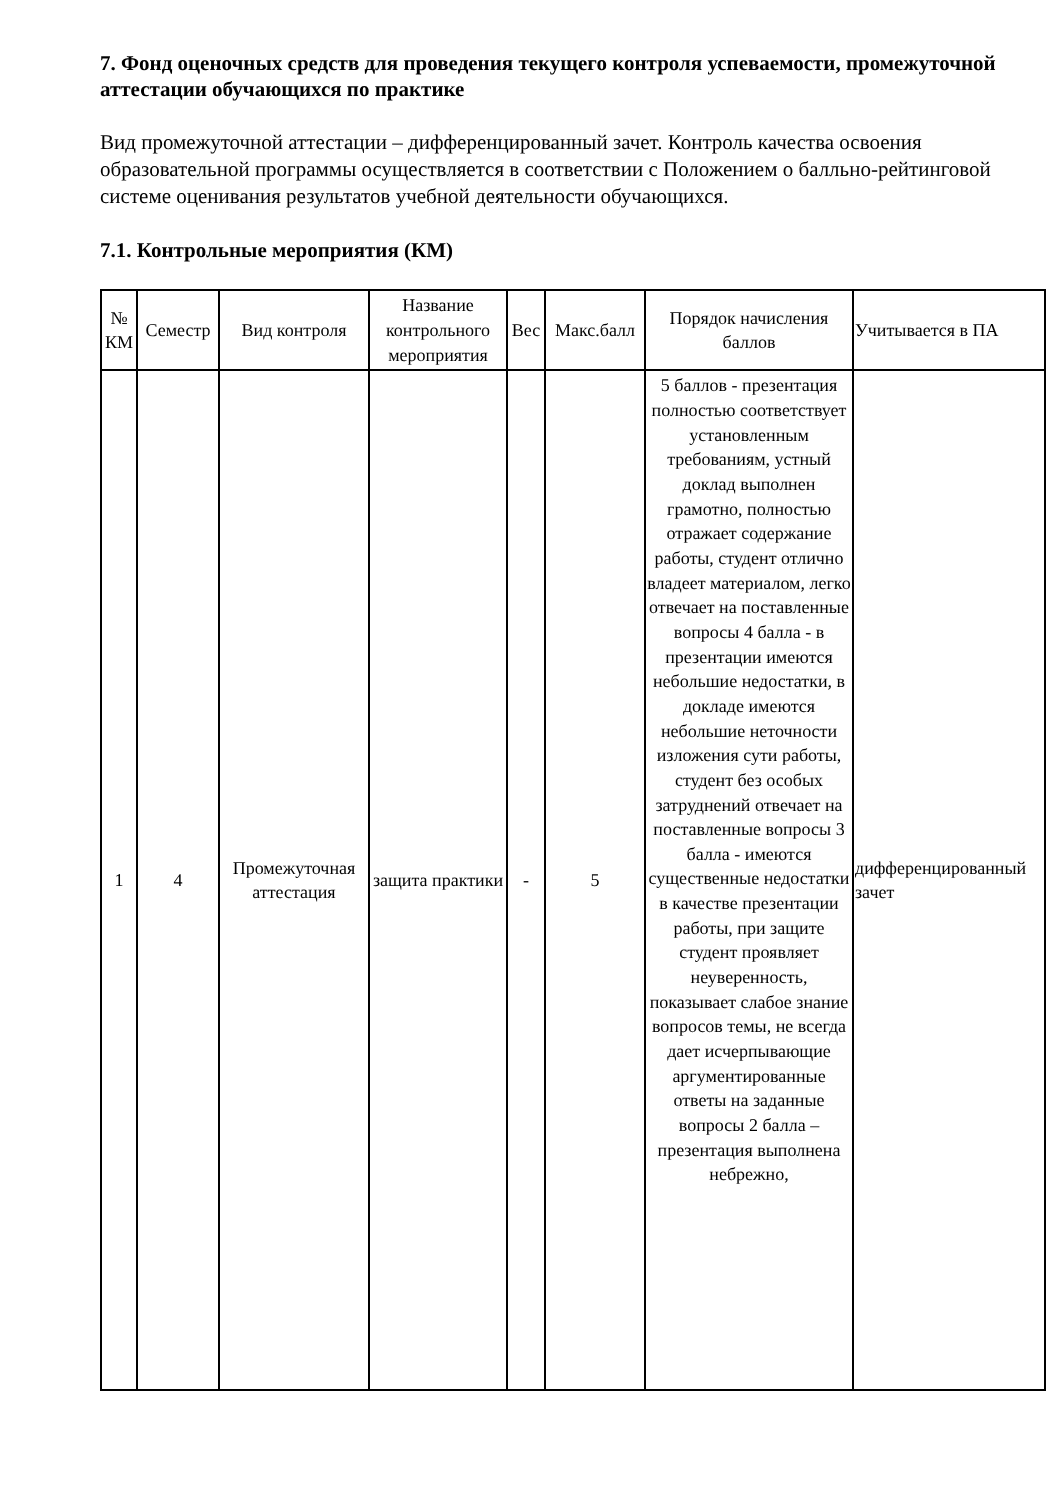7. Фонд оценочных средств для проведения текущего контроля успеваемости, промежуточной аттестации обучающихся по практике
Вид промежуточной аттестации – дифференцированный зачет. Контроль качества освоения образовательной программы осуществляется в соответствии с Положением о балльно-рейтинговой системе оценивания результатов учебной деятельности обучающихся.
7.1. Контрольные мероприятия (КМ)
| № КМ | Семестр | Вид контроля | Название контрольного мероприятия | Вес | Макс.балл | Порядок начисления баллов | Учитывается в ПА |
| --- | --- | --- | --- | --- | --- | --- | --- |
| 1 | 4 | Промежуточная аттестация | защита практики | - | 5 | 5 баллов - презентация полностью соответствует установленным требованиям, устный доклад выполнен грамотно, полностью отражает содержание работы, студент отлично владеет материалом, легко отвечает на поставленные вопросы 4 балла - в презентации имеются небольшие недостатки, в докладе имеются небольшие неточности изложения сути работы, студент без особых затруднений отвечает на поставленные вопросы 3 балла - имеются существенные недостатки в качестве презентации работы, при защите студент проявляет неуверенность, показывает слабое знание вопросов темы, не всегда дает исчерпывающие аргументированные ответы на заданные вопросы 2 балла – презентация выполнена небрежно, | дифференцированный зачет |